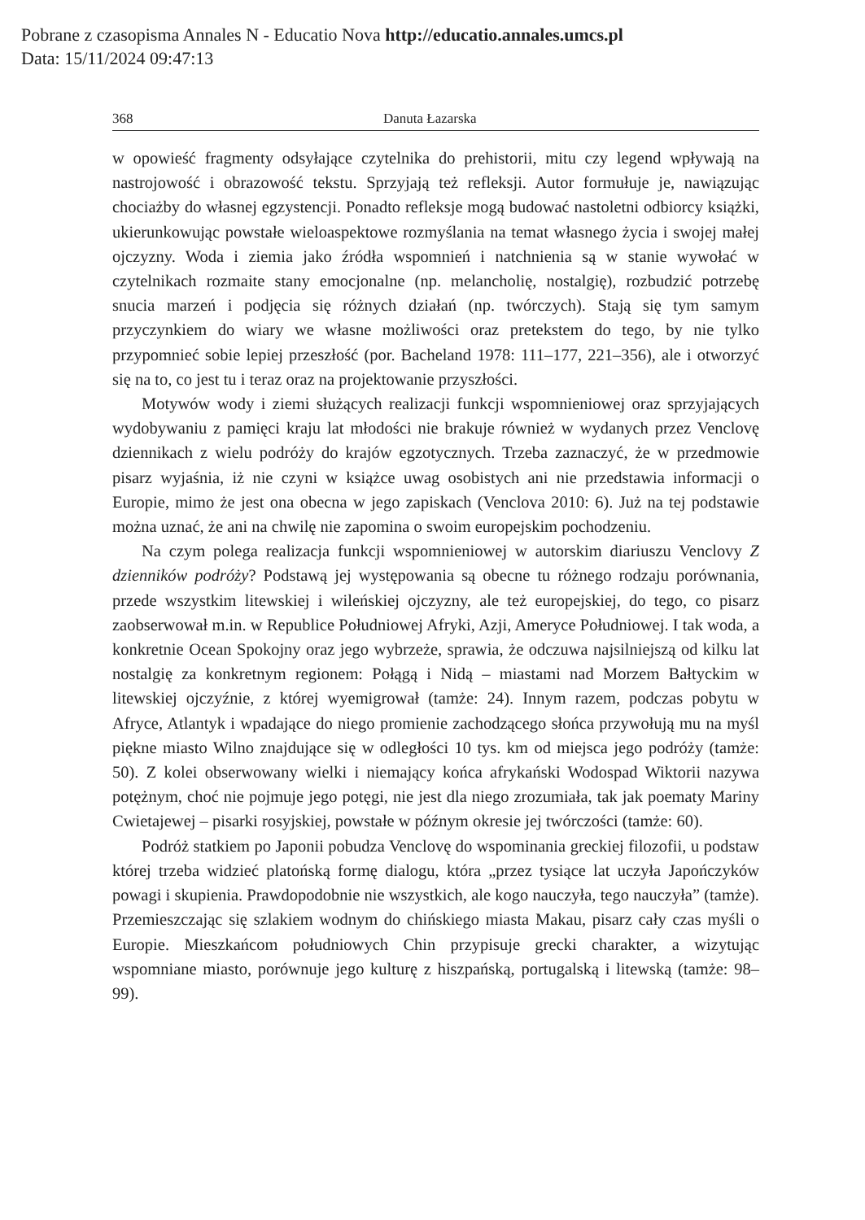Pobrane z czasopisma Annales N - Educatio Nova http://educatio.annales.umcs.pl
Data: 15/11/2024 09:47:13
368 Danuta Łazarska
w opowieść fragmenty odsyłające czytelnika do prehistorii, mitu czy legend wpływają na nastrojowość i obrazowość tekstu. Sprzyjają też refleksji. Autor formułuje je, nawiązując chociażby do własnej egzystencji. Ponadto refleksje mogą budować nastoletni odbiorcy książki, ukierunkowując powstałe wieloaspektowe rozmyślania na temat własnego życia i swojej małej ojczyzny. Woda i ziemia jako źródła wspomnień i natchnienia są w stanie wywołać w czytelnikach rozmaite stany emocjonalne (np. melancholię, nostalgię), rozbudzić potrzebę snucia marzeń i podjęcia się różnych działań (np. twórczych). Stają się tym samym przyczynkiem do wiary we własne możliwości oraz pretekstem do tego, by nie tylko przypomnieć sobie lepiej przeszłość (por. Bacheland 1978: 111–177, 221–356), ale i otworzyć się na to, co jest tu i teraz oraz na projektowanie przyszłości.
Motywów wody i ziemi służących realizacji funkcji wspomnieniowej oraz sprzyjających wydobywaniu z pamięci kraju lat młodości nie brakuje również w wydanych przez Venclovę dziennikach z wielu podróży do krajów egzotycznych. Trzeba zaznaczyć, że w przedmowie pisarz wyjaśnia, iż nie czyni w książce uwag osobistych ani nie przedstawia informacji o Europie, mimo że jest ona obecna w jego zapiskach (Venclova 2010: 6). Już na tej podstawie można uznać, że ani na chwilę nie zapomina o swoim europejskim pochodzeniu.
Na czym polega realizacja funkcji wspomnieniowej w autorskim diariuszu Venclovy Z dzienników podróży? Podstawą jej występowania są obecne tu różnego rodzaju porównania, przede wszystkim litewskiej i wileńskiej ojczyzny, ale też europejskiej, do tego, co pisarz zaobserwował m.in. w Republice Południowej Afryki, Azji, Ameryce Południowej. I tak woda, a konkretnie Ocean Spokojny oraz jego wybrzeże, sprawia, że odczuwa najsilniejszą od kilku lat nostalgię za konkretnym regionem: Połągą i Nidą – miastami nad Morzem Bałtyckim w litewskiej ojczyźnie, z której wyemigrował (tamże: 24). Innym razem, podczas pobytu w Afryce, Atlantyk i wpadające do niego promienie zachodzącego słońca przywołują mu na myśl piękne miasto Wilno znajdujące się w odległości 10 tys. km od miejsca jego podróży (tamże: 50). Z kolei obserwowany wielki i niemający końca afrykański Wodospad Wiktorii nazywa potężnym, choć nie pojmuje jego potęgi, nie jest dla niego zrozumiała, tak jak poematy Mariny Cwietajewej – pisarki rosyjskiej, powstałe w późnym okresie jej twórczości (tamże: 60).
Podróż statkiem po Japonii pobudza Venclovę do wspominania greckiej filozofii, u podstaw której trzeba widzieć platońską formę dialogu, która „przez tysiące lat uczyła Japończyków powagi i skupienia. Prawdopodobnie nie wszystkich, ale kogo nauczyła, tego nauczyła” (tamże). Przemieszczając się szlakiem wodnym do chińskiego miasta Makau, pisarz cały czas myśli o Europie. Mieszkańcom południowych Chin przypisuje grecki charakter, a wizytując wspomniane miasto, porównuje jego kulturę z hiszpańską, portugalską i litewską (tamże: 98–99).